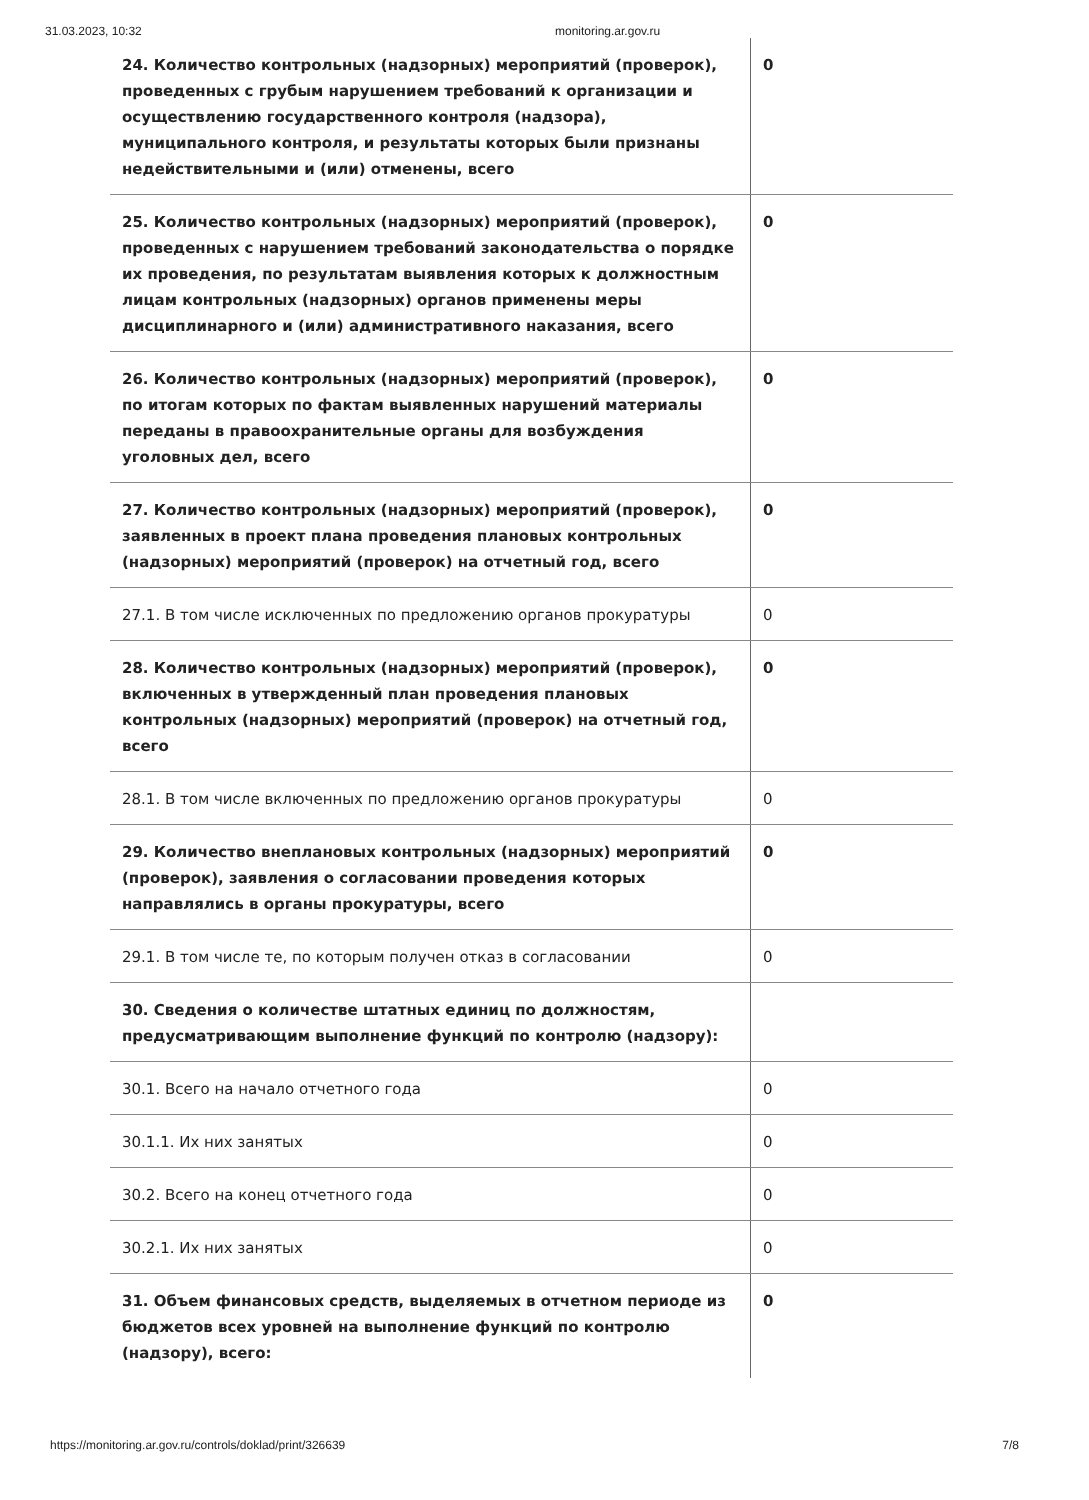31.03.2023, 10:32 monitoring.ar.gov.ru
| 24. Количество контрольных (надзорных) мероприятий (проверок), проведенных с грубым нарушением требований к организации и осуществлению государственного контроля (надзора), муниципального контроля, и результаты которых были признаны недействительными и (или) отменены, всего | 0 |
| 25. Количество контрольных (надзорных) мероприятий (проверок), проведенных с нарушением требований законодательства о порядке их проведения, по результатам выявления которых к должностным лицам контрольных (надзорных) органов применены меры дисциплинарного и (или) административного наказания, всего | 0 |
| 26. Количество контрольных (надзорных) мероприятий (проверок), по итогам которых по фактам выявленных нарушений материалы переданы в правоохранительные органы для возбуждения уголовных дел, всего | 0 |
| 27. Количество контрольных (надзорных) мероприятий (проверок), заявленных в проект плана проведения плановых контрольных (надзорных) мероприятий (проверок) на отчетный год, всего | 0 |
| 27.1. В том числе исключенных по предложению органов прокуратуры | 0 |
| 28. Количество контрольных (надзорных) мероприятий (проверок), включенных в утвержденный план проведения плановых контрольных (надзорных) мероприятий (проверок) на отчетный год, всего | 0 |
| 28.1. В том числе включенных по предложению органов прокуратуры | 0 |
| 29. Количество внеплановых контрольных (надзорных) мероприятий (проверок), заявления о согласовании проведения которых направлялись в органы прокуратуры, всего | 0 |
| 29.1. В том числе те, по которым получен отказ в согласовании | 0 |
| 30. Сведения о количестве штатных единиц по должностям, предусматривающим выполнение функций по контролю (надзору): | |
| 30.1. Всего на начало отчетного года | 0 |
| 30.1.1. Их них занятых | 0 |
| 30.2. Всего на конец отчетного года | 0 |
| 30.2.1. Их них занятых | 0 |
| 31. Объем финансовых средств, выделяемых в отчетном периоде из бюджетов всех уровней на выполнение функций по контролю (надзору), всего: | 0 |
https://monitoring.ar.gov.ru/controls/doklad/print/326639 7/8